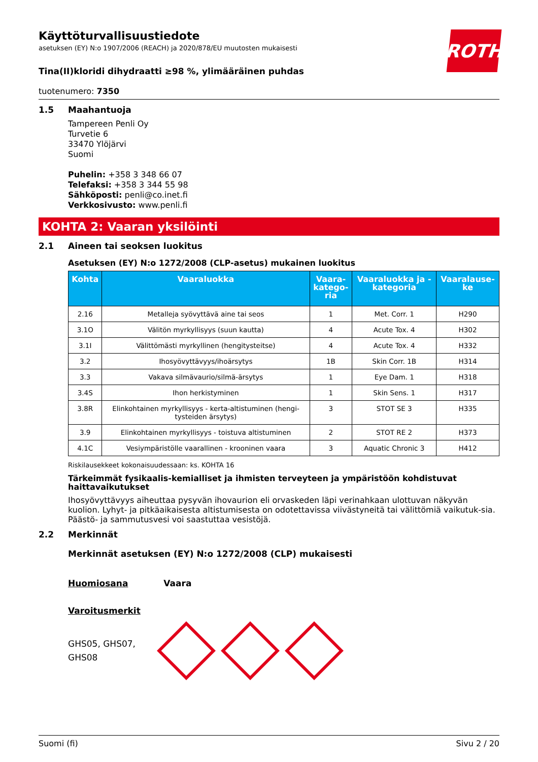ROTH
Käyttöturvallisuustiedote
asetuksen (EY) N:o 1907/2006 (REACH) ja 2020/878/EU muutosten mukaisesti
Tina(II)kloridi dihydraatti ≥98 %, ylimääräinen puhdas
tuotenumero: 7350
1.5 Maahantuoja
Tampereen Penli Oy
Turvetie 6
33470 Ylöjärvi
Suomi
Puhelin: +358 3 348 66 07
Telefaksi: +358 3 344 55 98
Sähköposti: penli@co.inet.fi
Verkkosivusto: www.penli.fi
KOHTA 2: Vaaran yksilöinti
2.1 Aineen tai seoksen luokitus
Asetuksen (EY) N:o 1272/2008 (CLP-asetus) mukainen luokitus
| Kohta | Vaaraluokka | Vaara- katego- ria | Vaaraluokka ja - kategoria | Vaaralause- ke |
| --- | --- | --- | --- | --- |
| 2.16 | Metalleja syövyttävä aine tai seos | 1 | Met. Corr. 1 | H290 |
| 3.1O | Välitön myrkyllisyys (suun kautta) | 4 | Acute Tox. 4 | H302 |
| 3.1I | Välittömästi myrkyllinen (hengitysteitse) | 4 | Acute Tox. 4 | H332 |
| 3.2 | Ihosyövyttävyys/ihoärsytys | 1B | Skin Corr. 1B | H314 |
| 3.3 | Vakava silmävaurio/silmä-ärsytys | 1 | Eye Dam. 1 | H318 |
| 3.4S | Ihon herkistyminen | 1 | Skin Sens. 1 | H317 |
| 3.8R | Elinkohtainen myrkyllisyys - kerta-altistuminen (hengi- tysteiden ärsytys) | 3 | STOT SE 3 | H335 |
| 3.9 | Elinkohtainen myrkyllisyys - toistuva altistuminen | 2 | STOT RE 2 | H373 |
| 4.1C | Vesiympäristölle vaarallinen - krooninen vaara | 3 | Aquatic Chronic 3 | H412 |
Riskilausekkeet kokonaisuudessaan: ks. KOHTA 16
Tärkeimmät fysikaalis-kemialliset ja ihmisten terveyteen ja ympäristöön kohdistuvat haittavaikutukset
Ihosyövyttävyys aiheuttaa pysyvän ihovaurion eli orvaskeden läpi verinahkaan ulottuvan näkyvän kuolion. Lyhyt- ja pitkäaikaisesta altistumisesta on odotettavissa viivästyneitä tai välittömiä vaikutuk-sia. Päästö- ja sammutusvesi voi saastuttaa vesistöjä.
2.2 Merkinnät
Merkinnät asetuksen (EY) N:o 1272/2008 (CLP) mukaisesti
Huomiosana Vaara
Varoitusmerkit
GHS05, GHS07,
GHS08
Suomi (fi) Sivu 2 / 20